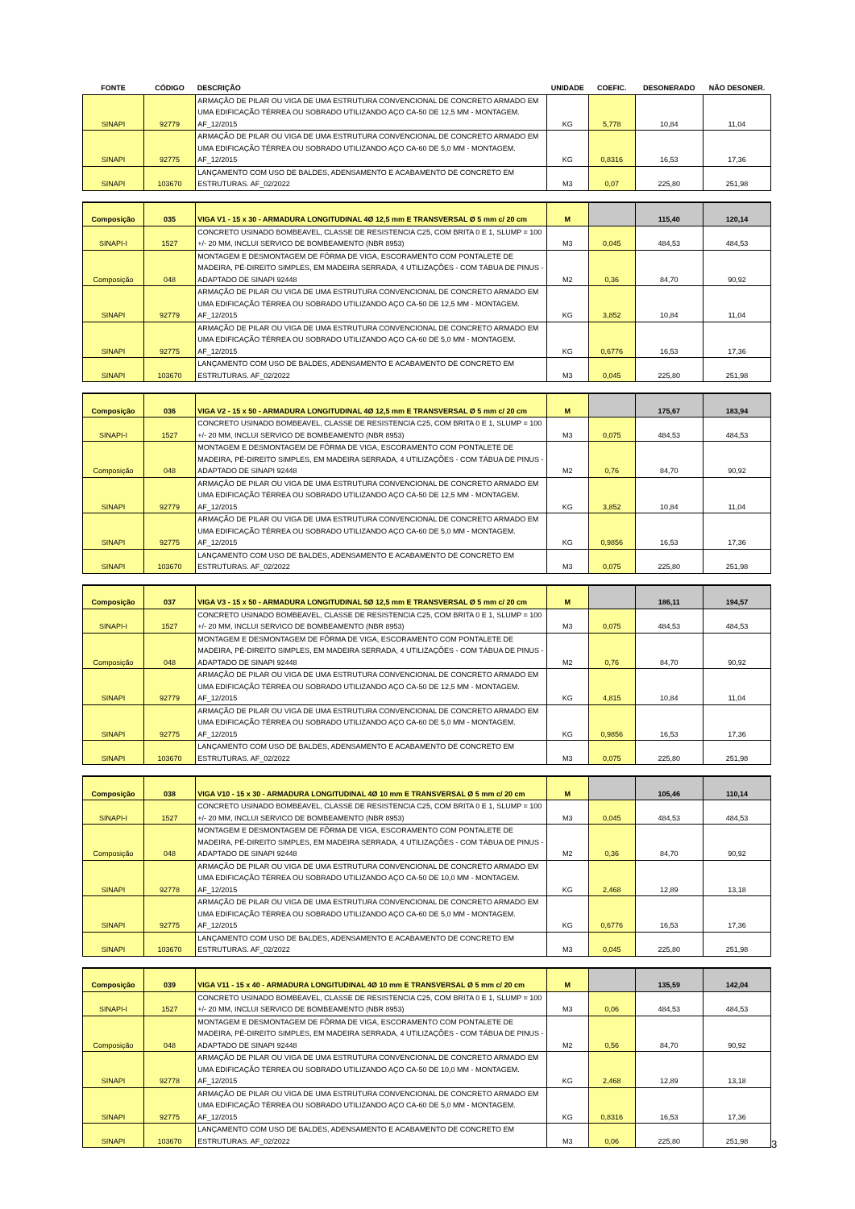| FONTE | CÓDIGO | DESCRIÇÃO | UNIDADE | COEFIC. | DESONERADO | NÃO DESONER. |
| --- | --- | --- | --- | --- | --- | --- |
| SINAPI | 92779 | ARMAÇÃO DE PILAR OU VIGA DE UMA ESTRUTURA CONVENCIONAL DE CONCRETO ARMADO EM UMA EDIFICAÇÃO TÉRREA OU SOBRADO UTILIZANDO AÇO CA-50 DE 12,5 MM - MONTAGEM. AF_12/2015 | KG | 5,778 | 10,84 | 11,04 |
| SINAPI | 92775 | ARMAÇÃO DE PILAR OU VIGA DE UMA ESTRUTURA CONVENCIONAL DE CONCRETO ARMADO EM UMA EDIFICAÇÃO TÉRREA OU SOBRADO UTILIZANDO AÇO CA-60 DE 5,0 MM - MONTAGEM. AF_12/2015 | KG | 0,8316 | 16,53 | 17,36 |
| SINAPI | 103670 | LANÇAMENTO COM USO DE BALDES, ADENSAMENTO E ACABAMENTO DE CONCRETO EM ESTRUTURAS. AF_02/2022 | M3 | 0,07 | 225,80 | 251,98 |
| Composição | 035 | VIGA V1 - 15 x 30 - ARMADURA LONGITUDINAL 4Ø 12,5 mm E TRANSVERSAL Ø 5 mm c/ 20 cm | M | | 115,40 | 120,14 |
| SINAPI-I | 1527 | CONCRETO USINADO BOMBEAVEL, CLASSE DE RESISTENCIA C25, COM BRITA 0 E 1, SLUMP = 100 +/- 20 MM, INCLUI SERVICO DE BOMBEAMENTO (NBR 8953) | M3 | 0,045 | 484,53 | 484,53 |
| Composição | 048 | MONTAGEM E DESMONTAGEM DE FÔRMA DE VIGA, ESCORAMENTO COM PONTALETE DE MADEIRA, PÉ-DIREITO SIMPLES, EM MADEIRA SERRADA, 4 UTILIZAÇÕES - COM TÁBUA DE PINUS - ADAPTADO DE SINAPI 92448 | M2 | 0,36 | 84,70 | 90,92 |
| SINAPI | 92779 | ARMAÇÃO DE PILAR OU VIGA DE UMA ESTRUTURA CONVENCIONAL DE CONCRETO ARMADO EM UMA EDIFICAÇÃO TÉRREA OU SOBRADO UTILIZANDO AÇO CA-50 DE 12,5 MM - MONTAGEM. AF_12/2015 | KG | 3,852 | 10,84 | 11,04 |
| SINAPI | 92775 | ARMAÇÃO DE PILAR OU VIGA DE UMA ESTRUTURA CONVENCIONAL DE CONCRETO ARMADO EM UMA EDIFICAÇÃO TÉRREA OU SOBRADO UTILIZANDO AÇO CA-60 DE 5,0 MM - MONTAGEM. AF_12/2015 | KG | 0,6776 | 16,53 | 17,36 |
| SINAPI | 103670 | LANÇAMENTO COM USO DE BALDES, ADENSAMENTO E ACABAMENTO DE CONCRETO EM ESTRUTURAS. AF_02/2022 | M3 | 0,045 | 225,80 | 251,98 |
| Composição | 036 | VIGA V2 - 15 x 50 - ARMADURA LONGITUDINAL 4Ø 12,5 mm E TRANSVERSAL Ø 5 mm c/ 20 cm | M | | 175,67 | 183,94 |
| SINAPI-I | 1527 | CONCRETO USINADO BOMBEAVEL, CLASSE DE RESISTENCIA C25, COM BRITA 0 E 1, SLUMP = 100 +/- 20 MM, INCLUI SERVICO DE BOMBEAMENTO (NBR 8953) | M3 | 0,075 | 484,53 | 484,53 |
| Composição | 048 | MONTAGEM E DESMONTAGEM DE FÔRMA DE VIGA, ESCORAMENTO COM PONTALETE DE MADEIRA, PÉ-DIREITO SIMPLES, EM MADEIRA SERRADA, 4 UTILIZAÇÕES - COM TÁBUA DE PINUS - ADAPTADO DE SINAPI 92448 | M2 | 0,76 | 84,70 | 90,92 |
| SINAPI | 92779 | ARMAÇÃO DE PILAR OU VIGA DE UMA ESTRUTURA CONVENCIONAL DE CONCRETO ARMADO EM UMA EDIFICAÇÃO TÉRREA OU SOBRADO UTILIZANDO AÇO CA-50 DE 12,5 MM - MONTAGEM. AF_12/2015 | KG | 3,852 | 10,84 | 11,04 |
| SINAPI | 92775 | ARMAÇÃO DE PILAR OU VIGA DE UMA ESTRUTURA CONVENCIONAL DE CONCRETO ARMADO EM UMA EDIFICAÇÃO TÉRREA OU SOBRADO UTILIZANDO AÇO CA-60 DE 5,0 MM - MONTAGEM. AF_12/2015 | KG | 0,9856 | 16,53 | 17,36 |
| SINAPI | 103670 | LANÇAMENTO COM USO DE BALDES, ADENSAMENTO E ACABAMENTO DE CONCRETO EM ESTRUTURAS. AF_02/2022 | M3 | 0,075 | 225,80 | 251,98 |
| Composição | 037 | VIGA V3 - 15 x 50 - ARMADURA LONGITUDINAL 5Ø 12,5 mm E TRANSVERSAL Ø 5 mm c/ 20 cm | M | | 186,11 | 194,57 |
| SINAPI-I | 1527 | CONCRETO USINADO BOMBEAVEL, CLASSE DE RESISTENCIA C25, COM BRITA 0 E 1, SLUMP = 100 +/- 20 MM, INCLUI SERVICO DE BOMBEAMENTO (NBR 8953) | M3 | 0,075 | 484,53 | 484,53 |
| Composição | 048 | MONTAGEM E DESMONTAGEM DE FÔRMA DE VIGA, ESCORAMENTO COM PONTALETE DE MADEIRA, PÉ-DIREITO SIMPLES, EM MADEIRA SERRADA, 4 UTILIZAÇÕES - COM TÁBUA DE PINUS - ADAPTADO DE SINAPI 92448 | M2 | 0,76 | 84,70 | 90,92 |
| SINAPI | 92779 | ARMAÇÃO DE PILAR OU VIGA DE UMA ESTRUTURA CONVENCIONAL DE CONCRETO ARMADO EM UMA EDIFICAÇÃO TÉRREA OU SOBRADO UTILIZANDO AÇO CA-50 DE 12,5 MM - MONTAGEM. AF_12/2015 | KG | 4,815 | 10,84 | 11,04 |
| SINAPI | 92775 | ARMAÇÃO DE PILAR OU VIGA DE UMA ESTRUTURA CONVENCIONAL DE CONCRETO ARMADO EM UMA EDIFICAÇÃO TÉRREA OU SOBRADO UTILIZANDO AÇO CA-60 DE 5,0 MM - MONTAGEM. AF_12/2015 | KG | 0,9856 | 16,53 | 17,36 |
| SINAPI | 103670 | LANÇAMENTO COM USO DE BALDES, ADENSAMENTO E ACABAMENTO DE CONCRETO EM ESTRUTURAS. AF_02/2022 | M3 | 0,075 | 225,80 | 251,98 |
| Composição | 038 | VIGA V10 - 15 x 30 - ARMADURA LONGITUDINAL 4Ø 10 mm E TRANSVERSAL Ø 5 mm c/ 20 cm | M | | 105,46 | 110,14 |
| SINAPI-I | 1527 | CONCRETO USINADO BOMBEAVEL, CLASSE DE RESISTENCIA C25, COM BRITA 0 E 1, SLUMP = 100 +/- 20 MM, INCLUI SERVICO DE BOMBEAMENTO (NBR 8953) | M3 | 0,045 | 484,53 | 484,53 |
| Composição | 048 | MONTAGEM E DESMONTAGEM DE FÔRMA DE VIGA, ESCORAMENTO COM PONTALETE DE MADEIRA, PÉ-DIREITO SIMPLES, EM MADEIRA SERRADA, 4 UTILIZAÇÕES - COM TÁBUA DE PINUS - ADAPTADO DE SINAPI 92448 | M2 | 0,36 | 84,70 | 90,92 |
| SINAPI | 92778 | ARMAÇÃO DE PILAR OU VIGA DE UMA ESTRUTURA CONVENCIONAL DE CONCRETO ARMADO EM UMA EDIFICAÇÃO TÉRREA OU SOBRADO UTILIZANDO AÇO CA-50 DE 10,0 MM - MONTAGEM. AF_12/2015 | KG | 2,468 | 12,89 | 13,18 |
| SINAPI | 92775 | ARMAÇÃO DE PILAR OU VIGA DE UMA ESTRUTURA CONVENCIONAL DE CONCRETO ARMADO EM UMA EDIFICAÇÃO TÉRREA OU SOBRADO UTILIZANDO AÇO CA-60 DE 5,0 MM - MONTAGEM. AF_12/2015 | KG | 0,6776 | 16,53 | 17,36 |
| SINAPI | 103670 | LANÇAMENTO COM USO DE BALDES, ADENSAMENTO E ACABAMENTO DE CONCRETO EM ESTRUTURAS. AF_02/2022 | M3 | 0,045 | 225,80 | 251,98 |
| Composição | 039 | VIGA V11 - 15 x 40 - ARMADURA LONGITUDINAL 4Ø 10 mm E TRANSVERSAL Ø 5 mm c/ 20 cm | M | | 135,59 | 142,04 |
| SINAPI-I | 1527 | CONCRETO USINADO BOMBEAVEL, CLASSE DE RESISTENCIA C25, COM BRITA 0 E 1, SLUMP = 100 +/- 20 MM, INCLUI SERVICO DE BOMBEAMENTO (NBR 8953) | M3 | 0,06 | 484,53 | 484,53 |
| Composição | 048 | MONTAGEM E DESMONTAGEM DE FÔRMA DE VIGA, ESCORAMENTO COM PONTALETE DE MADEIRA, PÉ-DIREITO SIMPLES, EM MADEIRA SERRADA, 4 UTILIZAÇÕES - COM TÁBUA DE PINUS - ADAPTADO DE SINAPI 92448 | M2 | 0,56 | 84,70 | 90,92 |
| SINAPI | 92778 | ARMAÇÃO DE PILAR OU VIGA DE UMA ESTRUTURA CONVENCIONAL DE CONCRETO ARMADO EM UMA EDIFICAÇÃO TÉRREA OU SOBRADO UTILIZANDO AÇO CA-50 DE 10,0 MM - MONTAGEM. AF_12/2015 | KG | 2,468 | 12,89 | 13,18 |
| SINAPI | 92775 | ARMAÇÃO DE PILAR OU VIGA DE UMA ESTRUTURA CONVENCIONAL DE CONCRETO ARMADO EM UMA EDIFICAÇÃO TÉRREA OU SOBRADO UTILIZANDO AÇO CA-60 DE 5,0 MM - MONTAGEM. AF_12/2015 | KG | 0,8316 | 16,53 | 17,36 |
| SINAPI | 103670 | LANÇAMENTO COM USO DE BALDES, ADENSAMENTO E ACABAMENTO DE CONCRETO EM ESTRUTURAS. AF_02/2022 | M3 | 0,06 | 225,80 | 251,98 |
3